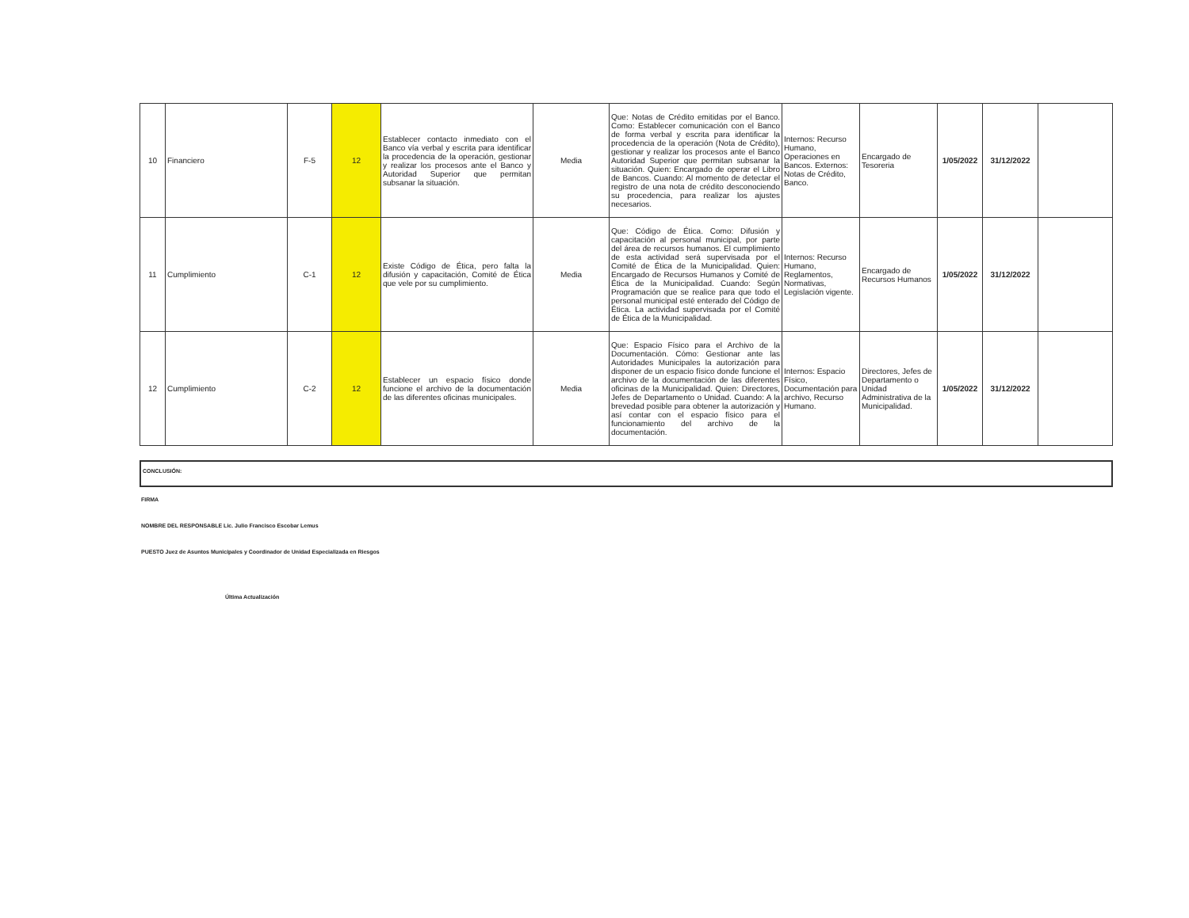| 10 | Financiero | F-5 | 12 | Establecer contacto inmediato con el Banco vía verbal y escrita para identificar la procedencia de la operación, gestionar y realizar los procesos ante el Banco y Autoridad Superior que permitan subsanar la situación. | Media | Que: Notas de Crédito emitidas por el Banco. Como: Establecer comunicación con el Banco de forma verbal y escrita para identificar la procedencia de la operación (Nota de Crédito), gestionar y realizar los procesos ante el Banco Autoridad Superior que permitan subsanar la situación. Quien: Encargado de operar el Libro de Bancos. Cuando: Al momento de detectar el registro de una nota de crédito desconociendo su procedencia, para realizar los ajustes necesarios. | Internos: Recurso Humano, Operaciones en Bancos. Externos: Notas de Crédito, Banco. | Encargado de Tesoreria | 1/05/2022 | 31/12/2022 | |
| 11 | Cumplimiento | C-1 | 12 | Existe Código de Ética, pero falta la difusión y capacitación, Comité de Ética que vele por su cumplimiento. | Media | Que: Código de Ética. Como: Difusión y capacitación al personal municipal, por parte del área de recursos humanos. El cumplimiento de esta actividad será supervisada por el Comité de Ética de la Municipalidad. Quien: Encargado de Recursos Humanos y Comité de Ética de la Municipalidad. Cuando: Según Programación que se realice para que todo el personal municipal esté enterado del Código de Ética. La actividad supervisada por el Comité de Ética de la Municipalidad. | Internos: Recurso Humano, Reglamentos, Normativas, Legislación vigente. | Encargado de Recursos Humanos | 1/05/2022 | 31/12/2022 | |
| 12 | Cumplimiento | C-2 | 12 | Establecer un espacio físico donde funcione el archivo de la documentación de las diferentes oficinas municipales. | Media | Que: Espacio Físico para el Archivo de la Documentación. Cómo: Gestionar ante las Autoridades Municipales la autorización para disponer de un espacio físico donde funcione el archivo de la documentación de las diferentes oficinas de la Municipalidad. Quien: Directores, Jefes de Departamento o Unidad. Cuando: A la brevedad posible para obtener la autorización y así contar con el espacio físico para el funcionamiento del archivo de la documentación. | Internos: Espacio Físico, Documentación para archivo, Recurso Humano. | Directores, Jefes de Departamento o Unidad Administrativa de la Municipalidad. | 1/05/2022 | 31/12/2022 | |
CONCLUSIÓN:
FIRMA
NOMBRE DEL RESPONSABLE Lic. Julio Francisco Escobar Lemus
PUESTO Juez de Asuntos Municipales y Coordinador de Unidad Especializada en Riesgos
Última Actualización